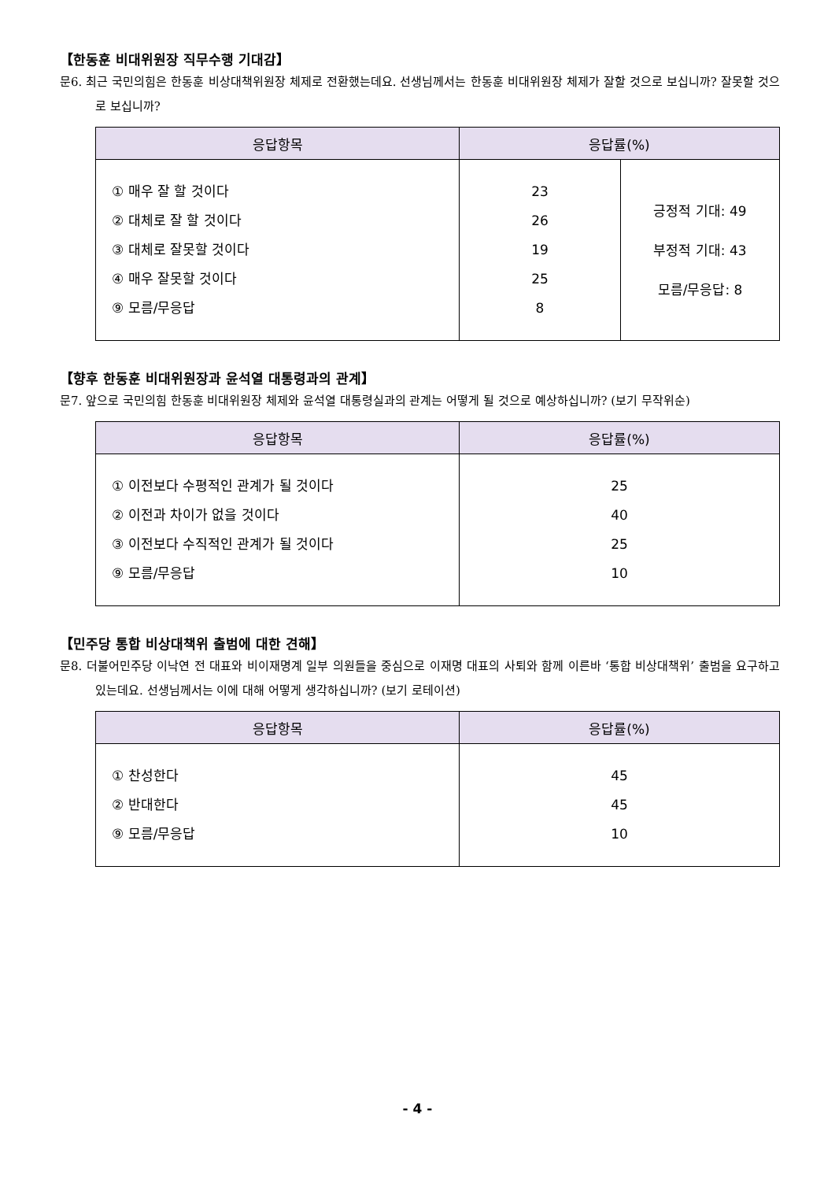【한동훈 비대위원장 직무수행 기대감】
문6. 최근 국민의힘은 한동훈 비상대책위원장 체제로 전환했는데요. 선생님께서는 한동훈 비대위원장 체제가 잘할 것으로 보십니까? 잘못할 것으로 보십니까?
| 응답항목 | 응답률(%) | |
| --- | --- | --- |
| ① 매우 잘 할 것이다 ② 대체로 잘 할 것이다 ③ 대체로 잘못할 것이다 ④ 매우 잘못할 것이다 ⑨ 모름/무응답 | 23 26 19 25 8 | 긍정적 기대: 49 부정적 기대: 43 모름/무응답: 8 |
【향후 한동훈 비대위원장과 윤석열 대통령과의 관계】
문7. 앞으로 국민의힘 한동훈 비대위원장 체제와 윤석열 대통령실과의 관계는 어떻게 될 것으로 예상하십니까? (보기 무작위순)
| 응답항목 | 응답률(%) |
| --- | --- |
| ① 이전보다 수평적인 관계가 될 것이다 ② 이전과 차이가 없을 것이다 ③ 이전보다 수직적인 관계가 될 것이다 ⑨ 모름/무응답 | 25 40 25 10 |
【민주당 통합 비상대책위 출범에 대한 견해】
문8. 더불어민주당 이낙연 전 대표와 비이재명계 일부 의원들을 중심으로 이재명 대표의 사퇴와 함께 이른바 ‘통합 비상대책위’ 출범을 요구하고 있는데요. 선생님께서는 이에 대해 어떻게 생각하십니까? (보기 로테이션)
| 응답항목 | 응답률(%) |
| --- | --- |
| ① 찬성한다 ② 반대한다 ⑨ 모름/무응답 | 45 45 10 |
- 4 -